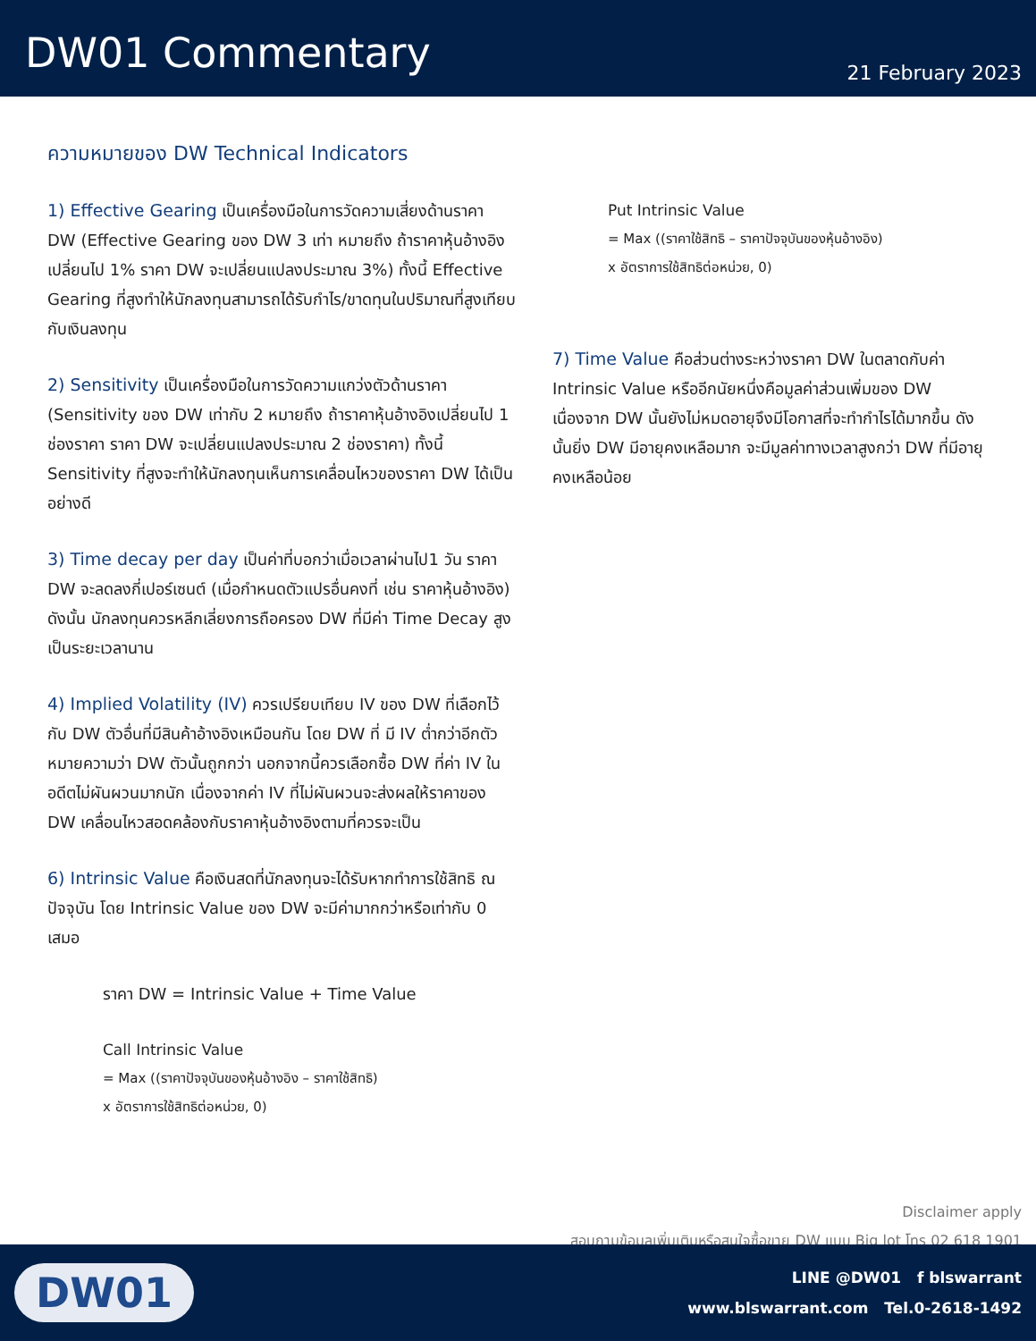DW01 Commentary
21 February 2023
ความหมายของ DW Technical Indicators
1) Effective Gearing เป็นเครื่องมือในการวัดความเสี่ยงด้านราคา DW (Effective Gearing ของ DW 3 เท่า หมายถึง ถ้าราคาหุ้นอ้างอิงเปลี่ยนไป 1% ราคา DW จะเปลี่ยนแปลงประมาณ 3%) ทั้งนี้ Effective Gearing ที่สูงทำให้นักลงทุนสามารถได้รับกำไร/ขาดทุนในปริมาณที่สูงเทียบกับเงินลงทุน
2) Sensitivity เป็นเครื่องมือในการวัดความแกว่งตัวด้านราคา (Sensitivity ของ DW เท่ากับ 2 หมายถึง ถ้าราคาหุ้นอ้างอิงเปลี่ยนไป 1 ช่องราคา ราคา DW จะเปลี่ยนแปลงประมาณ 2 ช่องราคา) ทั้งนี้ Sensitivity ที่สูงจะทำให้นักลงทุนเห็นการเคลื่อนไหวของราคา DW ได้เป็นอย่างดี
3) Time decay per day เป็นค่าที่บอกว่าเมื่อเวลาผ่านไป1 วัน ราคา DW จะลดลงกี่เปอร์เซนต์ (เมื่อกำหนดตัวแปรอื่นคงที่ เช่น ราคาหุ้นอ้างอิง) ดังนั้น นักลงทุนควรหลีกเลี่ยงการถือครอง DW ที่มีค่า Time Decay สูง เป็นระยะเวลานาน
4) Implied Volatility (IV) ควรเปรียบเทียบ IV ของ DW ที่เลือกไว้กับ DW ตัวอื่นที่มีสินค้าอ้างอิงเหมือนกัน โดย DW ที่ มี IV ต่ำกว่าอีกตัว หมายความว่า DW ตัวนั้นถูกกว่า นอกจากนี้ควรเลือกซื้อ DW ที่ค่า IV ในอดีตไม่ผันผวนมากนัก เนื่องจากค่า IV ที่ไม่ผันผวนจะส่งผลให้ราคาของ DW เคลื่อนไหวสอดคล้องกับราคาหุ้นอ้างอิงตามที่ควรจะเป็น
6) Intrinsic Value คือเงินสดที่นักลงทุนจะได้รับหากทำการใช้สิทธิ ณ ปัจจุบัน โดย Intrinsic Value ของ DW จะมีค่ามากกว่าหรือเท่ากับ 0 เสมอ
ราคา DW = Intrinsic Value + Time Value
Call Intrinsic Value
= Max ((ราคาปัจจุบันของหุ้นอ้างอิง – ราคาใช้สิทธิ)
x อัตราการใช้สิทธิต่อหน่วย, 0)
Put Intrinsic Value
= Max ((ราคาใช้สิทธิ – ราคาปัจจุบันของหุ้นอ้างอิง)
x อัตราการใช้สิทธิต่อหน่วย, 0)
7) Time Value คือส่วนต่างระหว่างราคา DW ในตลาดกับค่า Intrinsic Value หรืออีกนัยหนึ่งคือมูลค่าส่วนเพิ่มของ DW เนื่องจาก DW นั้นยังไม่หมดอายุจึงมีโอกาสที่จะทำกำไรได้มากขึ้น ดังนั้นยิ่ง DW มีอายุคงเหลือมาก จะมีมูลค่าทางเวลาสูงกว่า DW ที่มีอายุคงเหลือน้อย
Disclaimer apply
สอบถามข้อมูลเพิ่มเติมหรือสนใจซื้อขาย DW แบบ Big lot โทร 02 618 1901
DW01
LINE @DW01 f blswarrant
www.blswarrant.com Tel.0-2618-1492